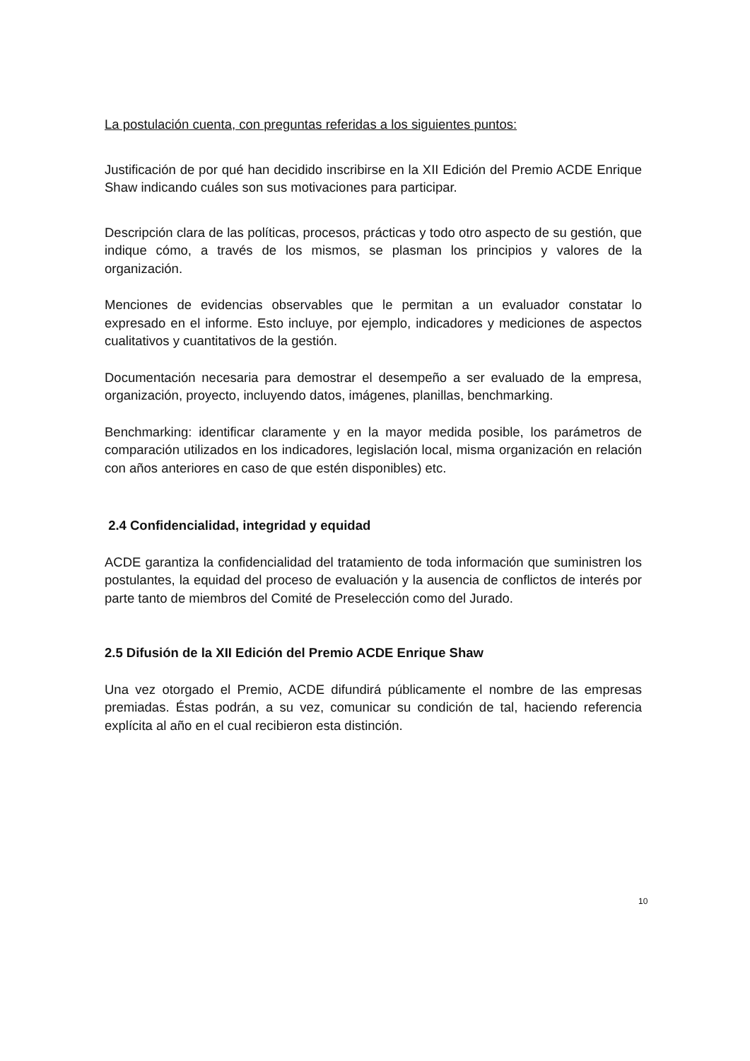La postulación cuenta, con preguntas referidas a los siguientes puntos:
Justificación de por qué han decidido inscribirse en la XII Edición del Premio ACDE Enrique Shaw indicando cuáles son sus motivaciones para participar.
Descripción clara de las políticas, procesos, prácticas y todo otro aspecto de su gestión, que indique cómo, a través de los mismos, se plasman los principios y valores de la organización.
Menciones de evidencias observables que le permitan a un evaluador constatar lo expresado en el informe. Esto incluye, por ejemplo, indicadores y mediciones de aspectos cualitativos y cuantitativos de la gestión.
Documentación necesaria para demostrar el desempeño a ser evaluado de la empresa, organización, proyecto, incluyendo datos, imágenes, planillas, benchmarking.
Benchmarking: identificar claramente y en la mayor medida posible, los parámetros de comparación utilizados en los indicadores, legislación local, misma organización en relación con años anteriores en caso de que estén disponibles) etc.
2.4 Confidencialidad, integridad y equidad
ACDE garantiza la confidencialidad del tratamiento de toda información que suministren los postulantes, la equidad del proceso de evaluación y la ausencia de conflictos de interés por parte tanto de miembros del Comité de Preselección como del Jurado.
2.5 Difusión de la XII Edición del Premio ACDE Enrique Shaw
Una vez otorgado el Premio, ACDE difundirá públicamente el nombre de las empresas premiadas. Éstas podrán, a su vez, comunicar su condición de tal, haciendo referencia explícita al año en el cual recibieron esta distinción.
10